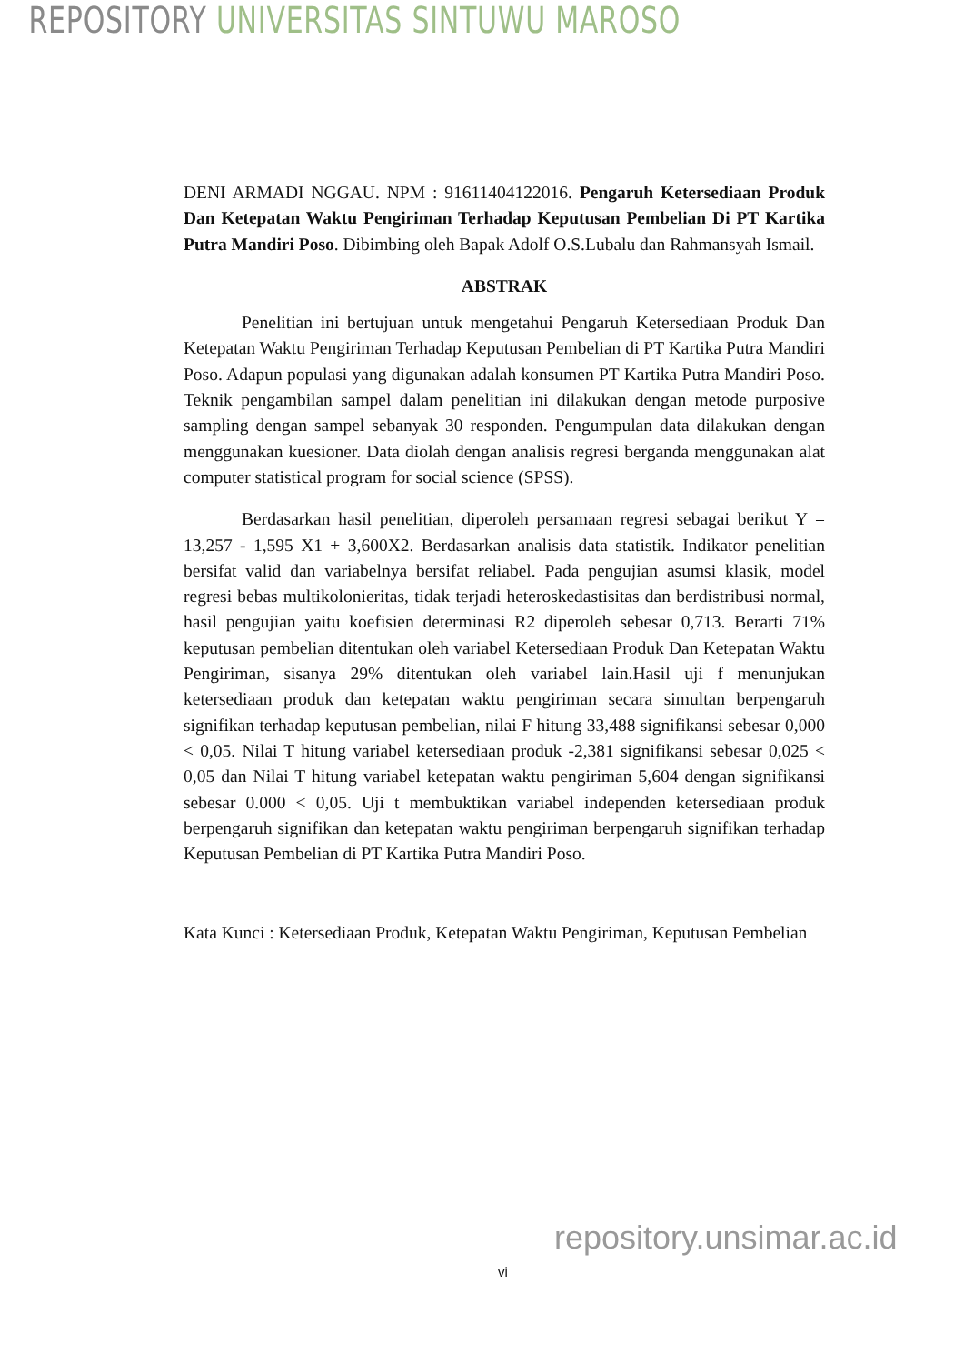REPOSITORY UNIVERSITAS SINTUWU MAROSO
DENI ARMADI NGGAU. NPM : 91611404122016. Pengaruh Ketersediaan Produk Dan Ketepatan Waktu Pengiriman Terhadap Keputusan Pembelian Di PT Kartika Putra Mandiri Poso. Dibimbing oleh Bapak Adolf O.S.Lubalu dan Rahmansyah Ismail.
ABSTRAK
Penelitian ini bertujuan untuk mengetahui Pengaruh Ketersediaan Produk Dan Ketepatan Waktu Pengiriman Terhadap Keputusan Pembelian di PT Kartika Putra Mandiri Poso. Adapun populasi yang digunakan adalah konsumen PT Kartika Putra Mandiri Poso. Teknik pengambilan sampel dalam penelitian ini dilakukan dengan metode purposive sampling dengan sampel sebanyak 30 responden. Pengumpulan data dilakukan dengan menggunakan kuesioner. Data diolah dengan analisis regresi berganda menggunakan alat computer statistical program for social science (SPSS).
Berdasarkan hasil penelitian, diperoleh persamaan regresi sebagai berikut Y = 13,257 - 1,595 X1 + 3,600X2. Berdasarkan analisis data statistik. Indikator penelitian bersifat valid dan variabelnya bersifat reliabel. Pada pengujian asumsi klasik, model regresi bebas multikolonieritas, tidak terjadi heteroskedastisitas dan berdistribusi normal, hasil pengujian yaitu koefisien determinasi R2 diperoleh sebesar 0,713. Berarti 71% keputusan pembelian ditentukan oleh variabel Ketersediaan Produk Dan Ketepatan Waktu Pengiriman, sisanya 29% ditentukan oleh variabel lain.Hasil uji f menunjukan ketersediaan produk dan ketepatan waktu pengiriman secara simultan berpengaruh signifikan terhadap keputusan pembelian, nilai F hitung 33,488 signifikansi sebesar 0,000 < 0,05. Nilai T hitung variabel ketersediaan produk -2,381 signifikansi sebesar 0,025 < 0,05 dan Nilai T hitung variabel ketepatan waktu pengiriman 5,604 dengan signifikansi sebesar 0.000 < 0,05. Uji t membuktikan variabel independen ketersediaan produk berpengaruh signifikan dan ketepatan waktu pengiriman berpengaruh signifikan terhadap Keputusan Pembelian di PT Kartika Putra Mandiri Poso.
Kata Kunci : Ketersediaan Produk, Ketepatan Waktu Pengiriman, Keputusan Pembelian
repository.unsimar.ac.id
vi